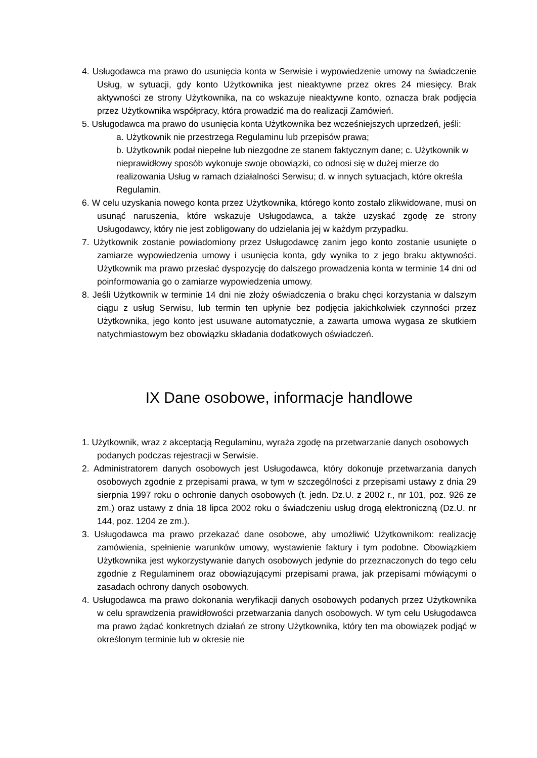4. Usługodawca ma prawo do usunięcia konta w Serwisie i wypowiedzenie umowy na świadczenie Usług, w sytuacji, gdy konto Użytkownika jest nieaktywne przez okres 24 miesięcy. Brak aktywności ze strony Użytkownika, na co wskazuje nieaktywne konto, oznacza brak podjęcia przez Użytkownika współpracy, która prowadzić ma do realizacji Zamówień.
5. Usługodawca ma prawo do usunięcia konta Użytkownika bez wcześniejszych uprzedzeń, jeśli:
a. Użytkownik nie przestrzega Regulaminu lub przepisów prawa;
b. Użytkownik podał niepełne lub niezgodne ze stanem faktycznym dane; c. Użytkownik w nieprawidłowy sposób wykonuje swoje obowiązki, co odnosi się w dużej mierze do realizowania Usług w ramach działalności Serwisu; d. w innych sytuacjach, które określa Regulamin.
6. W celu uzyskania nowego konta przez Użytkownika, którego konto zostało zlikwidowane, musi on usunąć naruszenia, które wskazuje Usługodawca, a także uzyskać zgodę ze strony Usługodawcy, który nie jest zobligowany do udzielania jej w każdym przypadku.
7. Użytkownik zostanie powiadomiony przez Usługodawcę zanim jego konto zostanie usunięte o zamiarze wypowiedzenia umowy i usunięcia konta, gdy wynika to z jego braku aktywności. Użytkownik ma prawo przesłać dyspozycję do dalszego prowadzenia konta w terminie 14 dni od poinformowania go o zamiarze wypowiedzenia umowy.
8. Jeśli Użytkownik w terminie 14 dni nie złoży oświadczenia o braku chęci korzystania w dalszym ciągu z usług Serwisu, lub termin ten upłynie bez podjęcia jakichkolwiek czynności przez Użytkownika, jego konto jest usuwane automatycznie, a zawarta umowa wygasa ze skutkiem natychmiastowym bez obowiązku składania dodatkowych oświadczeń.
IX Dane osobowe, informacje handlowe
1. Użytkownik, wraz z akceptacją Regulaminu, wyraża zgodę na przetwarzanie danych osobowych podanych podczas rejestracji w Serwisie.
2. Administratorem danych osobowych jest Usługodawca, który dokonuje przetwarzania danych osobowych zgodnie z przepisami prawa, w tym w szczególności z przepisami ustawy z dnia 29 sierpnia 1997 roku o ochronie danych osobowych (t. jedn. Dz.U. z 2002 r., nr 101, poz. 926 ze zm.) oraz ustawy z dnia 18 lipca 2002 roku o świadczeniu usług drogą elektroniczną (Dz.U. nr 144, poz. 1204 ze zm.).
3. Usługodawca ma prawo przekazać dane osobowe, aby umożliwić Użytkownikom: realizację zamówienia, spełnienie warunków umowy, wystawienie faktury i tym podobne. Obowiązkiem Użytkownika jest wykorzystywanie danych osobowych jedynie do przeznaczonych do tego celu zgodnie z Regulaminem oraz obowiązującymi przepisami prawa, jak przepisami mówiącymi o zasadach ochrony danych osobowych.
4. Usługodawca ma prawo dokonania weryfikacji danych osobowych podanych przez Użytkownika w celu sprawdzenia prawidłowości przetwarzania danych osobowych. W tym celu Usługodawca ma prawo żądać konkretnych działań ze strony Użytkownika, który ten ma obowiązek podjąć w określonym terminie lub w okresie nie